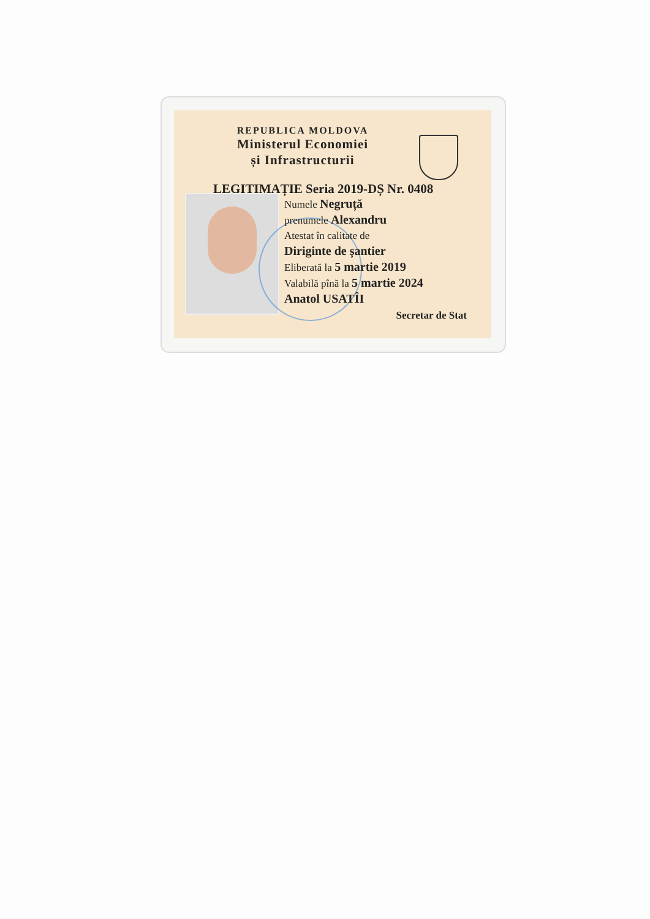REPUBLICA MOLDOVA
Ministerul Economiei
și Infrastructurii
LEGITIMAȚIE Seria 2019-DȘ Nr. 0408
Numele Negruță
prenumele Alexandru
Atestat în calitate de
Diriginte de șantier
Eliberată la 5 martie 2019
Valabilă pînă la 5 martie 2024
Anatol USATÎI
Secretar de Stat